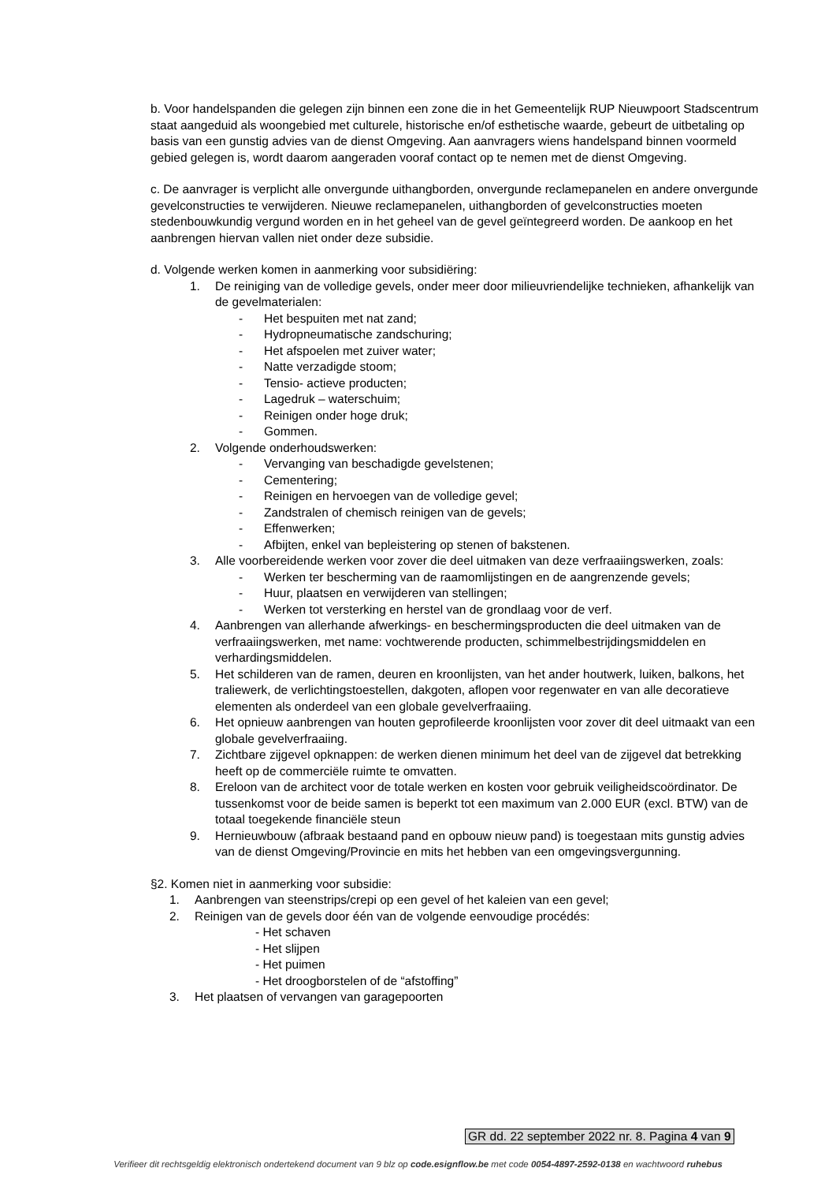b. Voor handelspanden die gelegen zijn binnen een zone die in het Gemeentelijk RUP Nieuwpoort Stadscentrum staat aangeduid als woongebied met culturele, historische en/of esthetische waarde, gebeurt de uitbetaling op basis van een gunstig advies van de dienst Omgeving. Aan aanvragers wiens handelspand binnen voormeld gebied gelegen is, wordt daarom aangeraden vooraf contact op te nemen met de dienst Omgeving.
c. De aanvrager is verplicht alle onvergunde uithangborden, onvergunde reclamepanelen en andere onvergunde gevelconstructies te verwijderen. Nieuwe reclamepanelen, uithangborden of gevelconstructies moeten stedenbouwkundig vergund worden en in het geheel van de gevel geïntegreerd worden. De aankoop en het aanbrengen hiervan vallen niet onder deze subsidie.
d. Volgende werken komen in aanmerking voor subsidiëring:
1. De reiniging van de volledige gevels, onder meer door milieuvriendelijke technieken, afhankelijk van de gevelmaterialen:
- Het bespuiten met nat zand;
- Hydropneumatische zandschuring;
- Het afspoelen met zuiver water;
- Natte verzadigde stoom;
- Tensio- actieve producten;
- Lagedruk – waterschuim;
- Reinigen onder hoge druk;
- Gommen.
2. Volgende onderhoudswerken:
- Vervanging van beschadigde gevelstenen;
- Cementering;
- Reinigen en hervoegen van de volledige gevel;
- Zandstralen of chemisch reinigen van de gevels;
- Effenwerken;
- Afbijten, enkel van bepleistering op stenen of bakstenen.
3. Alle voorbereidende werken voor zover die deel uitmaken van deze verfraaiingswerken, zoals:
- Werken ter bescherming van de raamomlijstingen en de aangrenzende gevels;
- Huur, plaatsen en verwijderen van stellingen;
- Werken tot versterking en herstel van de grondlaag voor de verf.
4. Aanbrengen van allerhande afwerkings- en beschermingsproducten die deel uitmaken van de verfraaiingswerken, met name: vochtwerende producten, schimmelbestrijdingsmiddelen en verhardingsmiddelen.
5. Het schilderen van de ramen, deuren en kroonlijsten, van het ander houtwerk, luiken, balkons, het traliewerk, de verlichtingstoestellen, dakgoten, aflopen voor regenwater en van alle decoratieve elementen als onderdeel van een globale gevelverfraaiing.
6. Het opnieuw aanbrengen van houten geprofileerde kroonlijsten voor zover dit deel uitmaakt van een globale gevelverfraaiing.
7. Zichtbare zijgevel opknappen: de werken dienen minimum het deel van de zijgevel dat betrekking heeft op de commerciële ruimte te omvatten.
8. Ereloon van de architect voor de totale werken en kosten voor gebruik veiligheidscoördinator. De tussenkomst voor de beide samen is beperkt tot een maximum van 2.000 EUR (excl. BTW) van de totaal toegekende financiële steun
9. Hernieuwbouw (afbraak bestaand pand en opbouw nieuw pand) is toegestaan mits gunstig advies van de dienst Omgeving/Provincie en mits het hebben van een omgevingsvergunning.
§2. Komen niet in aanmerking voor subsidie:
1. Aanbrengen van steenstrips/crepi op een gevel of het kaleien van een gevel;
2. Reinigen van de gevels door één van de volgende eenvoudige procédés:
- Het schaven
- Het slijpen
- Het puimen
- Het droogborstelen of de “afstoffing”
3. Het plaatsen of vervangen van garagepoorten
GR dd. 22 september 2022 nr. 8. Pagina 4 van 9
Verifieer dit rechtsgeldig elektronisch ondertekend document van 9 blz op code.esignflow.be met code 0054-4897-2592-0138 en wachtwoord ruhebus